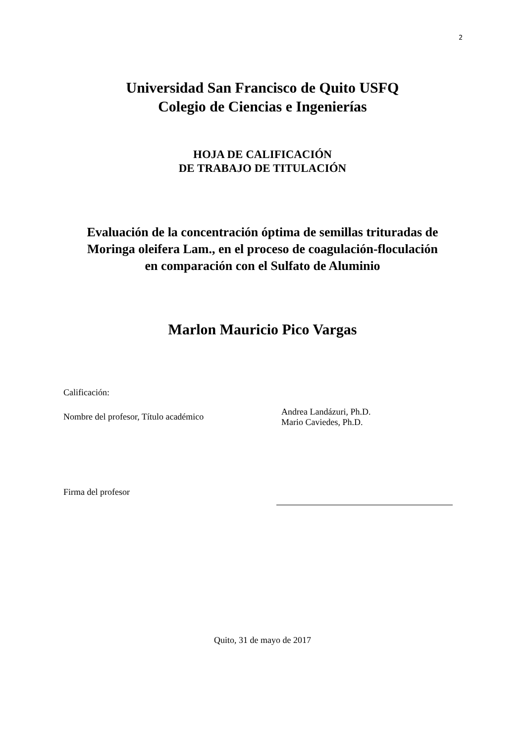2
Universidad San Francisco de Quito USFQ
Colegio de Ciencias e Ingenierías
HOJA DE CALIFICACIÓN
DE TRABAJO DE TITULACIÓN
Evaluación de la concentración óptima de semillas trituradas de
Moringa oleifera Lam., en el proceso de coagulación-floculación
en comparación con el Sulfato de Aluminio
Marlon Mauricio Pico Vargas
Calificación:
Nombre del profesor, Título académico
Andrea Landázuri, Ph.D.
Mario Caviedes, Ph.D.
Firma del profesor
Quito, 31 de mayo de 2017